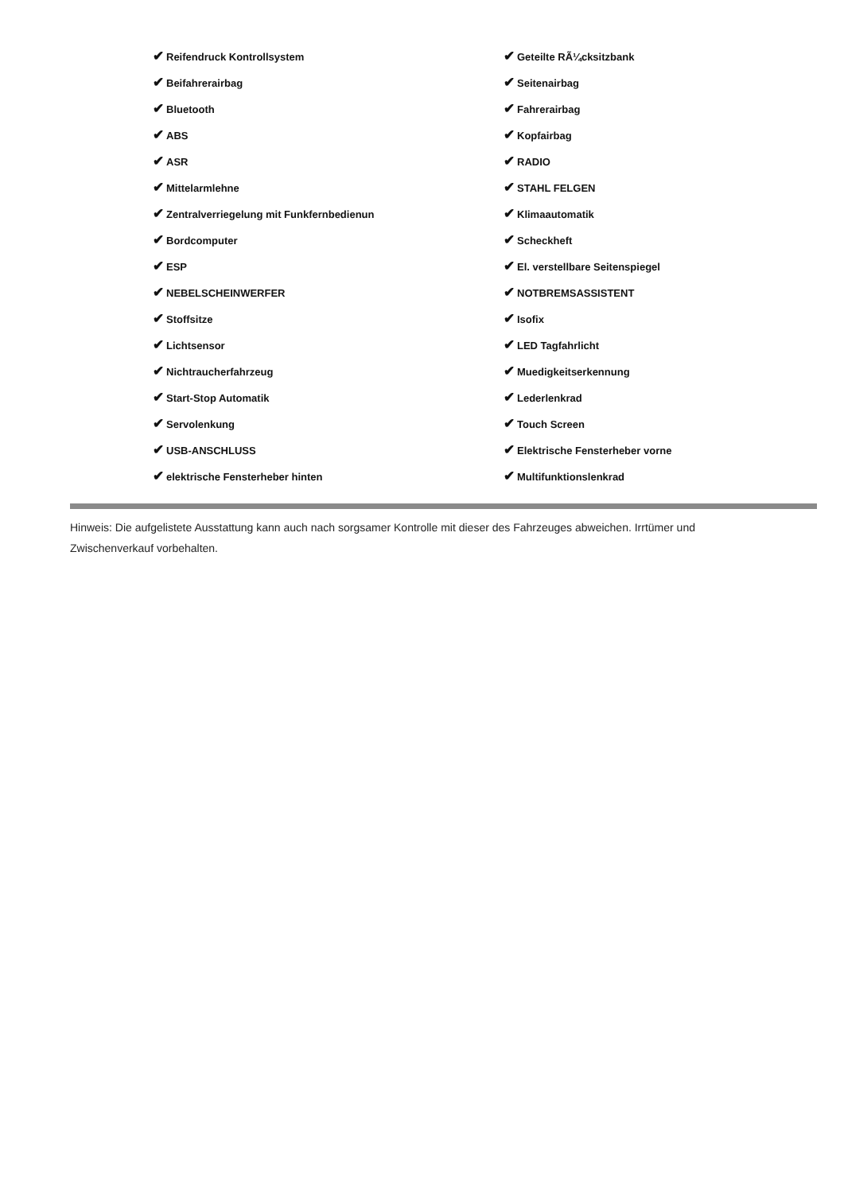| ✔ Reifendruck Kontrollsystem | ✔ Geteilte RÃ¼cksitzbank |
| ✔ Beifahrerairbag | ✔ Seitenairbag |
| ✔ Bluetooth | ✔ Fahrerairbag |
| ✔ ABS | ✔ Kopfairbag |
| ✔ ASR | ✔ RADIO |
| ✔ Mittelarmlehne | ✔ STAHL FELGEN |
| ✔ Zentralverriegelung mit Funkfernbedienun | ✔ Klimaautomatik |
| ✔ Bordcomputer | ✔ Scheckheft |
| ✔ ESP | ✔ El. verstellbare Seitenspiegel |
| ✔ NEBELSCHEINWERFER | ✔ NOTBREMSASSISTENT |
| ✔ Stoffsitze | ✔ Isofix |
| ✔ Lichtsensor | ✔ LED Tagfahrlicht |
| ✔ Nichtraucherfahrzeug | ✔ Muedigkeitserkennung |
| ✔ Start-Stop Automatik | ✔ Lederlenkrad |
| ✔ Servolenkung | ✔ Touch Screen |
| ✔ USB-ANSCHLUSS | ✔ Elektrische Fensterheber vorne |
| ✔ elektrische Fensterheber hinten | ✔ Multifunktionslenkrad |
Hinweis: Die aufgelistete Ausstattung kann auch nach sorgsamer Kontrolle mit dieser des Fahrzeuges abweichen. Irrtümer und Zwischenverkauf vorbehalten.